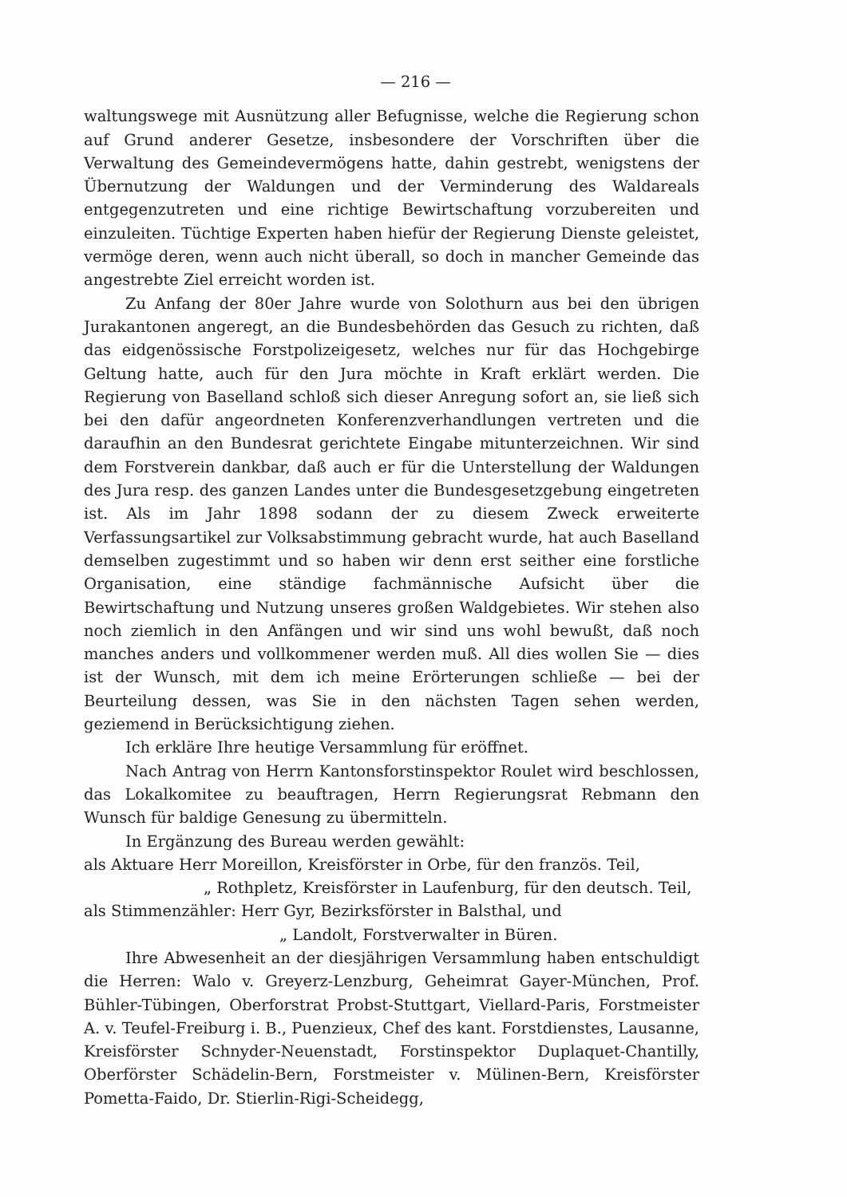— 216 —
waltungswege mit Ausnützung aller Befugnisse, welche die Regierung schon auf Grund anderer Gesetze, insbesondere der Vorschriften über die Verwaltung des Gemeindevermögens hatte, dahin gestrebt, wenigstens der Übernutzung der Waldungen und der Verminderung des Waldareals entgegenzutreten und eine richtige Bewirtschaftung vorzubereiten und einzuleiten. Tüchtige Experten haben hiefür der Regierung Dienste geleistet, vermöge deren, wenn auch nicht überall, so doch in mancher Gemeinde das angestrebte Ziel erreicht worden ist.
Zu Anfang der 80er Jahre wurde von Solothurn aus bei den übrigen Jurakantonen angeregt, an die Bundesbehörden das Gesuch zu richten, daß das eidgenössische Forstpolizeigesetz, welches nur für das Hochgebirge Geltung hatte, auch für den Jura möchte in Kraft erklärt werden. Die Regierung von Baselland schloß sich dieser Anregung sofort an, sie ließ sich bei den dafür angeordneten Konferenzverhandlungen vertreten und die daraufhin an den Bundesrat gerichtete Eingabe mitunterzeichnen. Wir sind dem Forstverein dankbar, daß auch er für die Unterstellung der Waldungen des Jura resp. des ganzen Landes unter die Bundesgesetzgebung eingetreten ist. Als im Jahr 1898 sodann der zu diesem Zweck erweiterte Verfassungsartikel zur Volksabstimmung gebracht wurde, hat auch Baselland demselben zugestimmt und so haben wir denn erst seither eine forstliche Organisation, eine ständige fachmännische Aufsicht über die Bewirtschaftung und Nutzung unseres großen Waldgebietes. Wir stehen also noch ziemlich in den Anfängen und wir sind uns wohl bewußt, daß noch manches anders und vollkommener werden muß. All dies wollen Sie — dies ist der Wunsch, mit dem ich meine Erörterungen schließe — bei der Beurteilung dessen, was Sie in den nächsten Tagen sehen werden, geziemend in Berücksichtigung ziehen.
Ich erkläre Ihre heutige Versammlung für eröffnet.
Nach Antrag von Herrn Kantonsforstinspektor Roulet wird beschlossen, das Lokalkomitee zu beauftragen, Herrn Regierungsrat Rebmann den Wunsch für baldige Genesung zu übermitteln.
In Ergänzung des Bureau werden gewählt:
als Aktuare Herr Moreillon, Kreisförster in Orbe, für den französ. Teil,
„ Rothpletz, Kreisförster in Laufenburg, für den deutsch. Teil,
als Stimmenzähler: Herr Gyr, Bezirksförster in Balsthal, und
„ Landolt, Forstverwalter in Büren.
Ihre Abwesenheit an der diesjährigen Versammlung haben entschuldigt die Herren: Walo v. Greyerz-Lenzburg, Geheimrat Gayer-München, Prof. Bühler-Tübingen, Oberforstrat Probst-Stuttgart, Viellard-Paris, Forstmeister A. v. Teufel-Freiburg i. B., Puenzieux, Chef des kant. Forstdienstes, Lausanne, Kreisförster Schnyder-Neuenstadt, Forstinspektor Duplaquet-Chantilly, Oberförster Schädelin-Bern, Forstmeister v. Mülinen-Bern, Kreisförster Pometta-Faido, Dr. Stierlin-Rigi-Scheidegg,